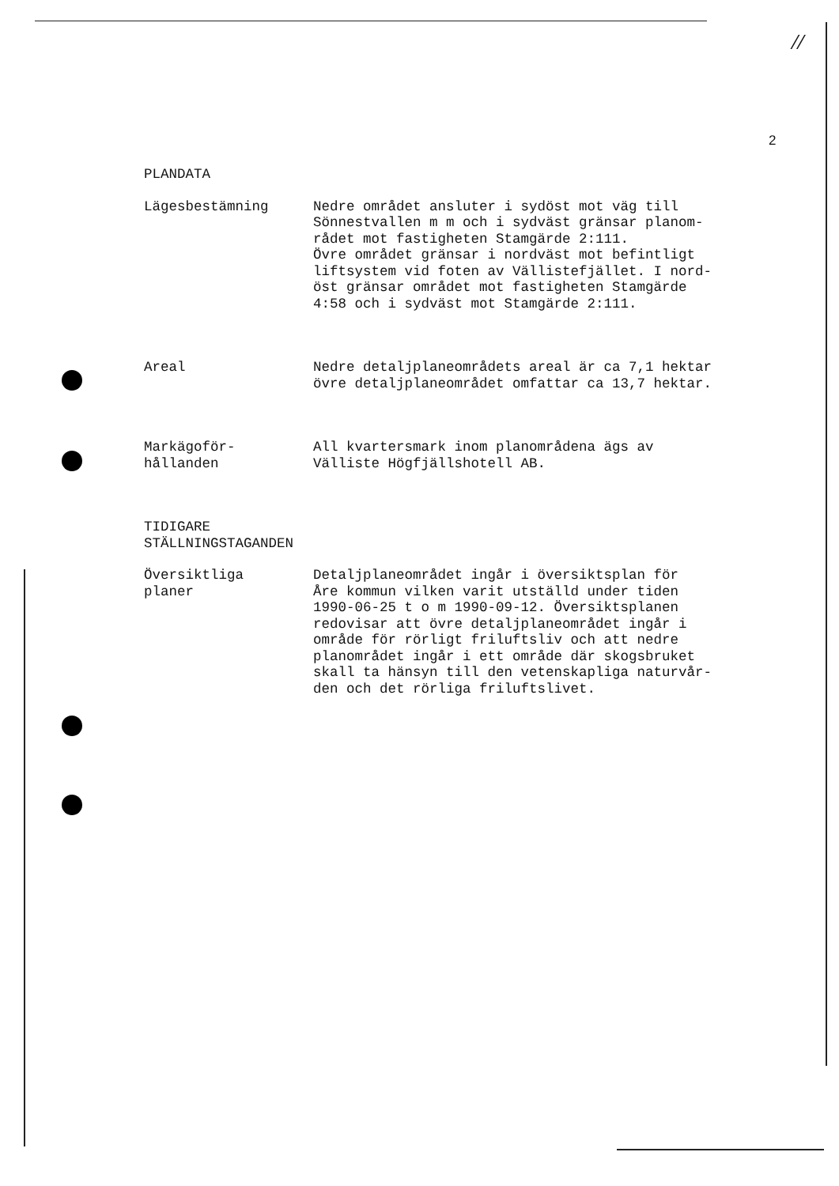//
2
PLANDATA
Lägesbestämning Nedre området ansluter i sydöst mot väg till
Sönnestvallen m m och i sydväst gränsar planom-
rådet mot fastigheten Stamgärde 2:111.
Övre området gränsar i nordväst mot befintligt
liftsystem vid foten av Vällistefjället. I nord-
öst gränsar området mot fastigheten Stamgärde
4:58 och i sydväst mot Stamgärde 2:111.
Areal Nedre detaljplaneområdets areal är ca 7,1 hektar
övre detaljplaneområdet omfattar ca 13,7 hektar.
Markägoför-
hållanden
All kvartersmark inom planområdena ägs av
Välliste Högfjällshotell AB.
TIDIGARE
STÄLLNINGSTAGANDEN
Översiktliga
planer
Detaljplaneområdet ingår i översiktsplan för
Åre kommun vilken varit utställd under tiden
1990-06-25 t o m 1990-09-12. Översiktsplanen
redovisar att övre detaljplaneområdet ingår i
område för rörligt friluftsliv och att nedre
planområdet ingår i ett område där skogsbruket
skall ta hänsyn till den vetenskapliga naturvår-
den och det rörliga friluftslivet.